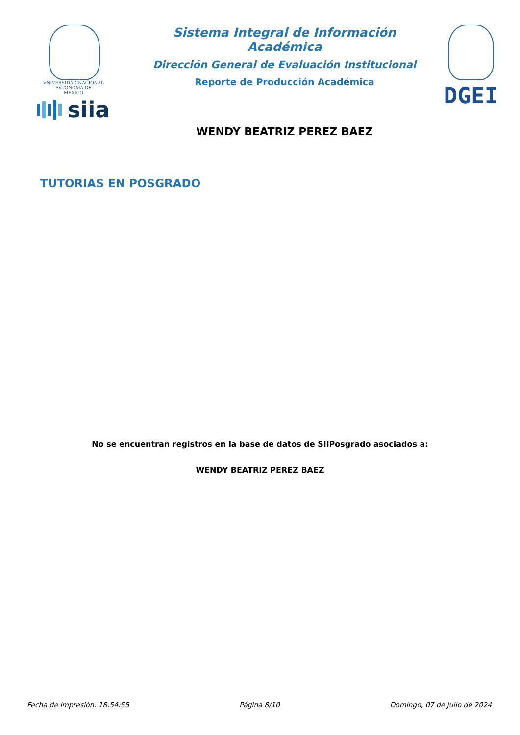VNIVERSIDAD NACIONAL
AVTONOMA DE
MEXICO
siia
Sistema Integral de Información Académica
Dirección General de Evaluación Institucional
Reporte de Producción Académica
WENDY BEATRIZ PEREZ BAEZ
DGEI
TUTORIAS EN POSGRADO
No se encuentran registros en la base de datos de SIIPosgrado asociados a:
WENDY BEATRIZ PEREZ BAEZ
Fecha de impresión: 18:54:55 Página 8/10 Domingo, 07 de julio de 2024